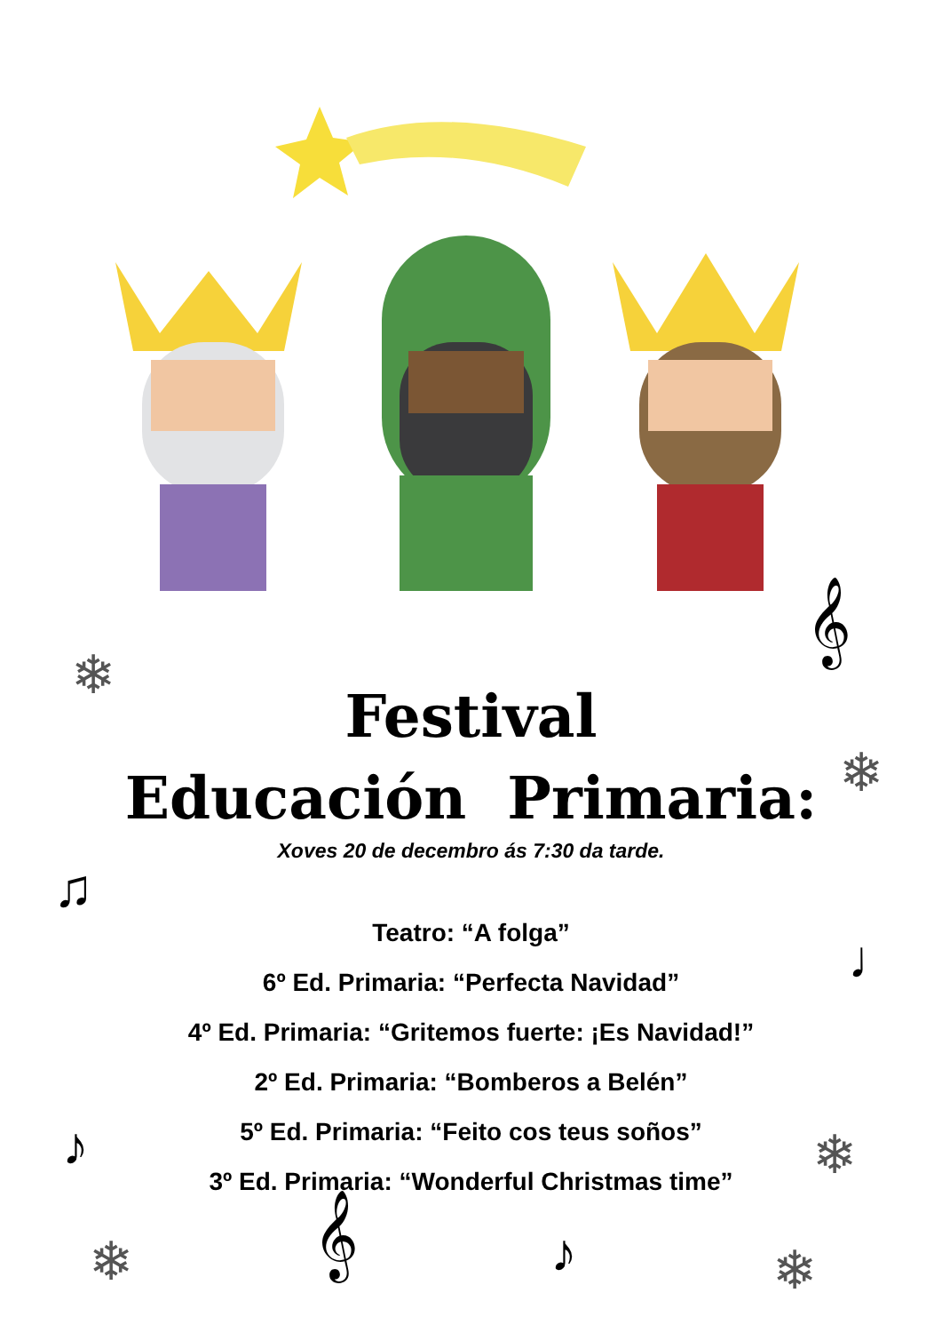❄
𝄞
❄
♫
♩
♪ ❄
❄ 𝄞 ♪ ❄
Festival
Educación Primaria:
Xoves 20 de decembro ás 7:30 da tarde.
Teatro: “A folga”
6º Ed. Primaria: “Perfecta Navidad”
4º Ed. Primaria: “Gritemos fuerte: ¡Es Navidad!”
2º Ed. Primaria: “Bomberos a Belén”
5º Ed. Primaria: “Feito cos teus soños”
3º Ed. Primaria: “Wonderful Christmas time”